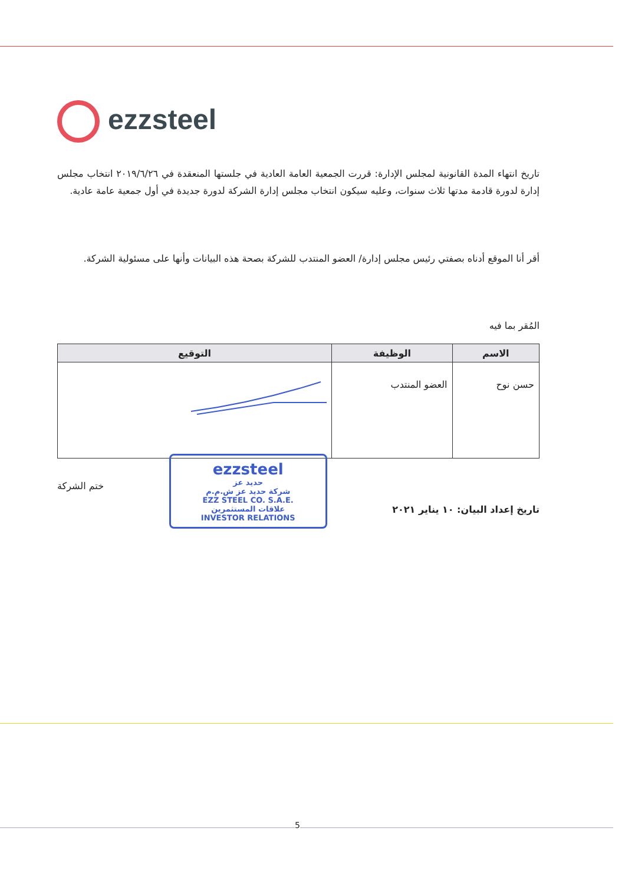ezzsteel
تاريخ انتهاء المدة القانونية لمجلس الإدارة: قررت الجمعية العامة العادية في جلستها المنعقدة في ٢٠١٩/٦/٢٦ انتخاب مجلس إدارة لدورة قادمة مدتها ثلاث سنوات، وعليه سيكون انتخاب مجلس إدارة الشركة لدورة جديدة في أول جمعية عامة عادية.
أقر أنا الموقع أدناه بصفتي رئيس مجلس إدارة/ العضو المنتدب للشركة بصحة هذه البيانات وأنها على مسئولية الشركة.
المُقر بما فيه
| الاسم | الوظيفة | التوقيع |
| --- | --- | --- |
| حسن نوح | العضو المنتدب | |
تاريخ إعداد البيان: ١٠ يناير ٢٠٢١
ezzsteel
حديد عز
شركة حديد عز ش.م.م
EZZ STEEL CO. S.A.E.
علاقات المستثمرين
INVESTOR RELATIONS
ختم الشركة
5